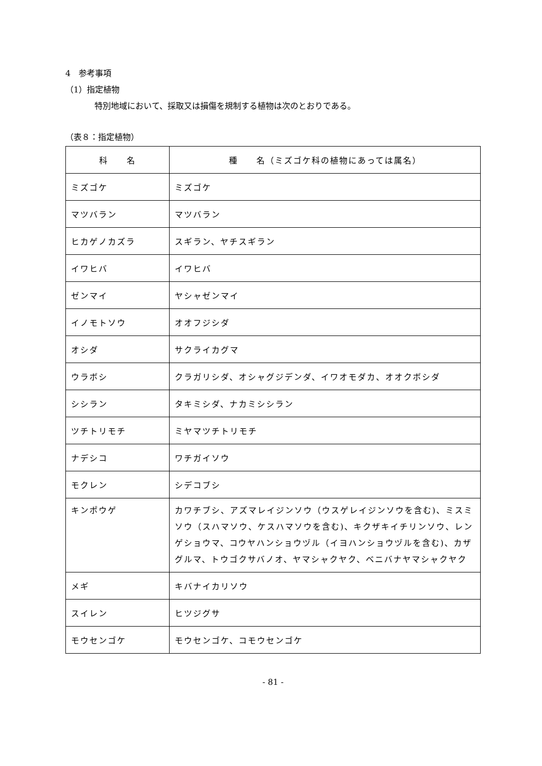4　参考事項
（1）指定植物
特別地域において、採取又は損傷を規制する植物は次のとおりである。
（表８：指定植物）
| 科 名 | 種 名（ミズゴケ科の植物にあっては属名） |
| --- | --- |
| ミズゴケ | ミズゴケ |
| マツバラン | マツバラン |
| ヒカゲノカズラ | スギラン、ヤチスギラン |
| イワヒバ | イワヒバ |
| ゼンマイ | ヤシャゼンマイ |
| イノモトソウ | オオフジシダ |
| オシダ | サクライカグマ |
| ウラボシ | クラガリシダ、オシャグジデンダ、イワオモダカ、オオクボシダ |
| シシラン | タキミシダ、ナカミシシラン |
| ツチトリモチ | ミヤマツチトリモチ |
| ナデシコ | ワチガイソウ |
| モクレン | シデコブシ |
| キンポウゲ | カワチブシ、アズマレイジンソウ（ウスゲレイジンソウを含む)、ミスミソウ（スハマソウ、ケスハマソウを含む)、キクザキイチリンソウ、レンゲショウマ、コウヤハンショウヅル（イヨハンショウヅルを含む)、カザグルマ、トウゴクサバノオ、ヤマシャクヤク、ベニバナヤマシャクヤク |
| メギ | キバナイカリソウ |
| スイレン | ヒツジグサ |
| モウセンゴケ | モウセンゴケ、コモウセンゴケ |
- 81 -